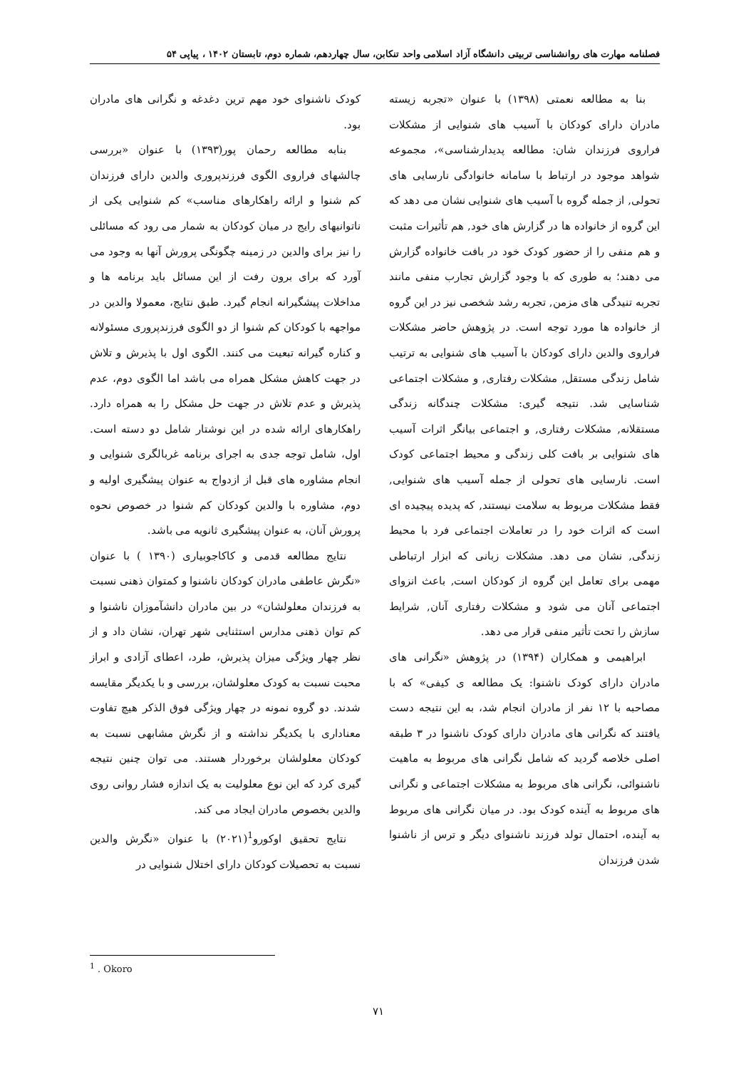فصلنامه مهارت های روانشناسی تربیتی دانشگاه آزاد اسلامی واحد تنکابن، سال چهاردهم، شماره دوم، تابستان ۱۴۰۲ ، پیاپی ۵۴
بنا به مطالعه نعمتی (۱۳۹۸) با عنوان «تجربه زیسته مادران دارای کودکان با آسیب های شنوایی از مشکلات فراروی فرزندان شان: مطالعه پدیدارشناسی»، مجموعه شواهد موجود در ارتباط با سامانه خانوادگی نارسایی های تحولی, از جمله گروه با آسیب های شنوایی نشان می دهد که این گروه از خانواده ها در گزارش های خود, هم تأثیرات مثبت و هم منفی را از حضور کودک خود در بافت خانواده گزارش می دهند؛ به طوری که با وجود گزارش تجارب منفی مانند تجربه تنیدگی های مزمن, تجربه رشد شخصی نیز در این گروه از خانواده ها مورد توجه است. در پژوهش حاضر مشکلات فراروی والدین دارای کودکان با آسیب های شنوایی به ترتیب شامل زندگی مستقل, مشکلات رفتاری, و مشکلات اجتماعی شناسایی شد. نتیجه گیری: مشکلات چندگانه زندگی مستقلانه, مشکلات رفتاری, و اجتماعی بیانگر اثرات آسیب های شنوایی بر بافت کلی زندگی و محیط اجتماعی کودک است. نارسایی های تحولی از جمله آسیب های شنوایی, فقط مشکلات مربوط به سلامت نیستند, که پدیده پیچیده ای است که اثرات خود را در تعاملات اجتماعی فرد با محیط زندگی, نشان می دهد. مشکلات زبانی که ابزار ارتباطی مهمی برای تعامل این گروه از کودکان است, باعث انزوای اجتماعی آنان می شود و مشکلات رفتاری آنان, شرایط سازش را تحت تأثیر منفی قرار می دهد.
ابراهیمی و همکاران (۱۳۹۴) در پژوهش «نگرانی های مادران دارای کودک ناشنوا: یک مطالعه ی کیفی» که با مصاحبه با ۱۲ نفر از مادران انجام شد، به این نتیجه دست یافتند که نگرانی های مادران دارای کودک ناشنوا در ۳ طبقه اصلی خلاصه گردید که شامل نگرانی های مربوط به ماهیت ناشنوائی، نگرانی های مربوط به مشکلات اجتماعی و نگرانی های مربوط به آینده کودک بود. در میان نگرانی های مربوط به آینده، احتمال تولد فرزند ناشنوای دیگر و ترس از ناشنوا شدن فرزندان
کودک ناشنوای خود مهم ترین دغدغه و نگرانی های مادران بود.
بنابه مطالعه رحمان پور(۱۳۹۳) با عنوان «بررسی چالشهای فراروی الگوی فرزندپروری والدین دارای فرزندان کم شنوا و ارائه راهکارهای مناسب» کم شنوایی یکی از ناتوانیهای رایج در میان کودکان به شمار می رود که مسائلی را نیز برای والدین در زمینه چگونگی پرورش آنها به وجود می آورد که برای برون رفت از این مسائل باید برنامه ها و مداخلات پیشگیرانه انجام گیرد. طبق نتایج، معمولا والدین در مواجهه با کودکان کم شنوا از دو الگوی فرزندپروری مسئولانه و کناره گیرانه تبعیت می کنند. الگوی اول با پذیرش و تلاش در جهت کاهش مشکل همراه می باشد اما الگوی دوم، عدم پذیرش و عدم تلاش در جهت حل مشکل را به همراه دارد. راهکارهای ارائه شده در این نوشتار شامل دو دسته است. اول، شامل توجه جدی به اجرای برنامه غربالگری شنوایی و انجام مشاوره های قبل از ازدواج به عنوان پیشگیری اولیه و دوم، مشاوره با والدین کودکان کم شنوا در خصوص نحوه پرورش آنان، به عنوان پیشگیری ثانویه می باشد.
نتایج مطالعه قدمی و کاکاجوبیاری (۱۳۹۰ ) با عنوان «نگرش عاطفی مادران کودکان ناشنوا و کمتوان ذهنی نسبت به فرزندان معلولشان» در بین مادران دانشآموزان ناشنوا و کم توان ذهنی مدارس استثنایی شهر تهران، نشان داد و از نظر چهار ویژگی میزان پذیرش، طرد، اعطای آزادی و ابراز محبت نسبت به کودک معلولشان، بررسی و با یکدیگر مقایسه شدند. دو گروه نمونه در چهار ویژگی فوق الذکر هیچ تفاوت معناداری با یکدیگر نداشته و از نگرش مشابهی نسبت به کودکان معلولشان برخوردار هستند. می توان چنین نتیجه گیری کرد که این نوع معلولیت به یک اندازه فشار روانی روی والدین بخصوص مادران ایجاد می کند.
نتایج تحقیق اوکورو<sup>1</sup>(۲۰۲۱) با عنوان «نگرش والدین نسبت به تحصیلات کودکان دارای اختلال شنوایی در
<sup>1</sup> . Okoro
۷۱